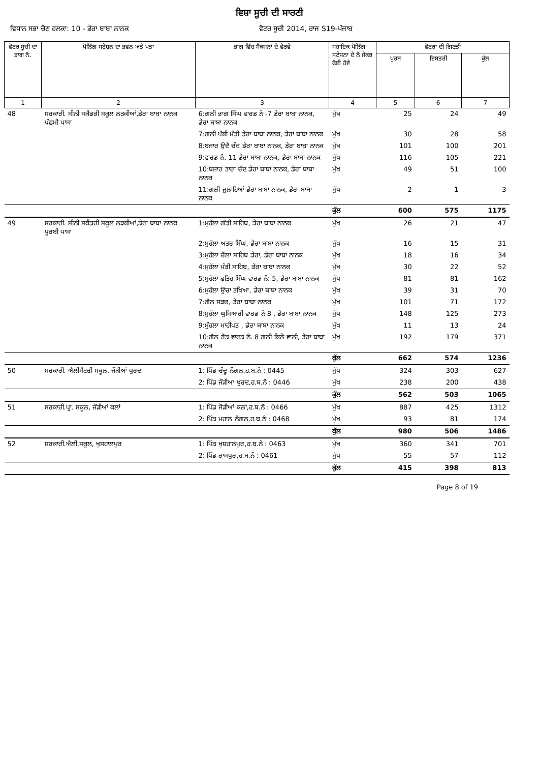ਵਿਸ਼ਾ ਸੂਚੀ ਦੀ ਸਾਰਣੀ
ਵਿਧਾਨ ਸਭਾ ਚੋਣ ਹਲਕਾ: 10 - ਡੇਰਾ ਬਾਬਾ ਨਾਨਕ ਵੋਟਰ ਸੂਚੀ 2014, ਰਾਜ S19-ਪੰਜਾਬ
| ਵੋਟਰ ਸੂਚੀ ਦਾ ਭਾਗ ਨੰ. | ਪੋਲਿੰਗ ਸਟੇਸ਼ਨ ਦਾ ਭਵਨ ਅਤੇ ਪਤਾ | ਭਾਗ ਵਿੱਚ ਸੈਕਸ਼ਨਾਂ ਦੇ ਵੇਰਵੇ | ਸਹਾਇਕ ਪੋਲਿੰਗ ਸਟੇਸ਼ਨਾ ਦੇ ਨੰ ਜੇਕਰ ਕੋਈ ਹੋਵੇ | ਵੋਟਰਾਂ ਦੀ ਗਿਣਤੀ | | |
| --- | --- | --- | --- | --- | --- | --- |
| | | | | ਪੁਰਸ਼ | ਇਸਤਰੀ | ਕੁੱਲ |
| 1 | 2 | 3 | 4 | 5 | 6 | 7 |
| 48 | ਸਰਕਾਰੀ. ਸੀਨੀ ਸਕੈਂਡਰੀ ਸਕੂਲ ਲੜਕੀਆਂ,ਡੇਰਾ ਬਾਬਾ ਨਾਨਕ ਪੱਛਮੀ ਪਾਸਾ | 6:ਗਲੀ ਭਾਗ ਸਿੰਘ ਵਾਰਡ ਨੰ -7 ਡੇਰਾ ਬਾਬਾ ਨਾਨਕ, ਡੇਰਾ ਬਾਬਾ ਨਾਨਕ | ਮੁੱਖ | 25 | 24 | 49 |
| | | 7:ਗਲੀ ਪੱਕੀ ਮੰਡੀ ਡੇਰਾ ਬਾਬਾ ਨਾਨਕ, ਡੇਰਾ ਬਾਬਾ ਨਾਨਕ | ਮੁੱਖ | 30 | 28 | 58 |
| | | 8:ਬਜਾਰ ਉਦੈ ਚੰਦ ਡੇਰਾ ਬਾਬਾ ਨਾਨਕ, ਡੇਰਾ ਬਾਬਾ ਨਾਨਕ | ਮੁੱਖ | 101 | 100 | 201 |
| | | 9:ਵਾਰਡ ਨੰ. 11 ਡੇਰਾ ਬਾਬਾ ਨਾਨਕ, ਡੇਰਾ ਬਾਬਾ ਨਾਨਕ | ਮੁੱਖ | 116 | 105 | 221 |
| | | 10:ਬਜਾਰ ਤਾਰਾ ਚੰਦ ਡੇਰਾ ਬਾਬਾ ਨਾਨਕ, ਡੇਰਾ ਬਾਬਾ ਨਾਨਕ | ਮੁੱਖ | 49 | 51 | 100 |
| | | 11:ਗਲੀ ਜੁਲਾਹਿਆਂ ਡੇਰਾ ਬਾਬਾ ਨਾਨਕ, ਡੇਰਾ ਬਾਬਾ ਨਾਨਕ | ਮੁੱਖ | 2 | 1 | 3 |
| | | | ਕੁੱਲ | 600 | 575 | 1175 |
| 49 | ਸਰਕਾਰੀ. ਸੀਨੀ ਸਕੈਂਡਰੀ ਸਕੂਲ ਲੜਕੀਆਂ,ਡੇਰਾ ਬਾਬਾ ਨਾਨਕ ਪੂਰਬੀ ਪਾਸਾ | 1:ਮੁਹੱਲਾ ਗੰਡੀ ਸਾਹਿਬ, ਡੇਰਾ ਬਾਬਾ ਨਾਨਕ | ਮੁੱਖ | 26 | 21 | 47 |
| | | 2:ਮੁਹੱਲਾ ਅਤਰ ਸਿੰਘ, ਡੇਰਾ ਬਾਬਾ ਨਾਨਕ | ਮੁੱਖ | 16 | 15 | 31 |
| | | 3:ਮੁਹੱਲਾ ਚੋਲਾ ਸਾਹਿਬ ਡੇਰਾ, ਡੇਰਾ ਬਾਬਾ ਨਾਨਕ | ਮੁੱਖ | 18 | 16 | 34 |
| | | 4:ਮੁਹੱਲਾ ਮੰਡੀ ਸਾਹਿਬ, ਡੇਰਾ ਬਾਬਾ ਨਾਨਕ | ਮੁੱਖ | 30 | 22 | 52 |
| | | 5:ਮੁਹੱਲਾ ਫਤਿਹ ਸਿੰਘ ਵਾਰਡ ਨੰ: 5, ਡੇਰਾ ਬਾਬਾ ਨਾਨਕ | ਮੁੱਖ | 81 | 81 | 162 |
| | | 6:ਮੁਹੱਲਾ ਉਚਾ ਤਖਿਆ, ਡੇਰਾ ਬਾਬਾ ਨਾਨਕ | ਮੁੱਖ | 39 | 31 | 70 |
| | | 7:ਗੋਲ ਸੜਕ, ਡੇਰਾ ਬਾਬਾ ਨਾਨਕ | ਮੁੱਖ | 101 | 71 | 172 |
| | | 8:ਮੁਹੱਲਾ ਘੁਮਿਆਰੀ ਵਾਰਡ ਨੰ 8 , ਡੇਰਾ ਬਾਬਾ ਨਾਨਕ | ਮੁੱਖ | 148 | 125 | 273 |
| | | 9:ਮੁੱਹਲਾ ਮਾਹੀਪਤ , ਡੇਰਾ ਬਾਬਾ ਨਾਨਕ | ਮੁੱਖ | 11 | 13 | 24 |
| | | 10:ਗੋਲ ਰੋਡ ਵਾਰਡ ਨੰ. 8 ਗਲੀ ਕਿਲੇ ਵਾਲੀ, ਡੇਰਾ ਬਾਬਾ ਨਾਨਕ | ਮੁੱਖ | 192 | 179 | 371 |
| | | | ਕੁੱਲ | 662 | 574 | 1236 |
| 50 | ਸਰਕਾਰੀ. ਐਲੀਮੈਂਟਰੀ ਸਕੂਲ, ਜੌੜੀਆਂ ਖੁਰਦ | 1: ਪਿੰਡ ਚੰਦੂ ਨੰਗਲ,ਹ.ਬ.ਨੰ : 0445 | ਮੁੱਖ | 324 | 303 | 627 |
| | | 2: ਪਿੰਡ ਜੌੜੀਆ ਖੁਰਦ,ਹ.ਬ.ਨੰ : 0446 | ਮੁੱਖ | 238 | 200 | 438 |
| | | | ਕੁੱਲ | 562 | 503 | 1065 |
| 51 | ਸਰਕਾਰੀ.ਪ੍ਰਾ. ਸਕੂਲ, ਜੌੜੀਆਂ ਕਲਾਂ | 1: ਪਿੰਡ ਜੋੜੀਆਂ ਕਲਾਂ,ਹ.ਬ.ਨੰ : 0466 | ਮੁੱਖ | 887 | 425 | 1312 |
| | | 2: ਪਿੰਡ ਮਹਾਲ ਨੰਗਲ,ਹ.ਬ.ਨੰ : 0468 | ਮੁੱਖ | 93 | 81 | 174 |
| | | | ਕੁੱਲ | 980 | 506 | 1486 |
| 52 | ਸਰਕਾਰੀ.ਐਲੀ.ਸਕੂਲ, ਖੁਸ਼ਹਾਲਪੁਰ | 1: ਪਿੰਡ ਖੁਸ਼ਹਾਲਪੁਰ,ਹ.ਬ.ਨੰ : 0463 | ਮੁੱਖ | 360 | 341 | 701 |
| | | 2: ਪਿੰਡ ਰਾਮਪੁਰ,ਹ.ਬ.ਨੰ : 0461 | ਮੁੱਖ | 55 | 57 | 112 |
| | | | ਕੁੱਲ | 415 | 398 | 813 |
Page 8 of 19